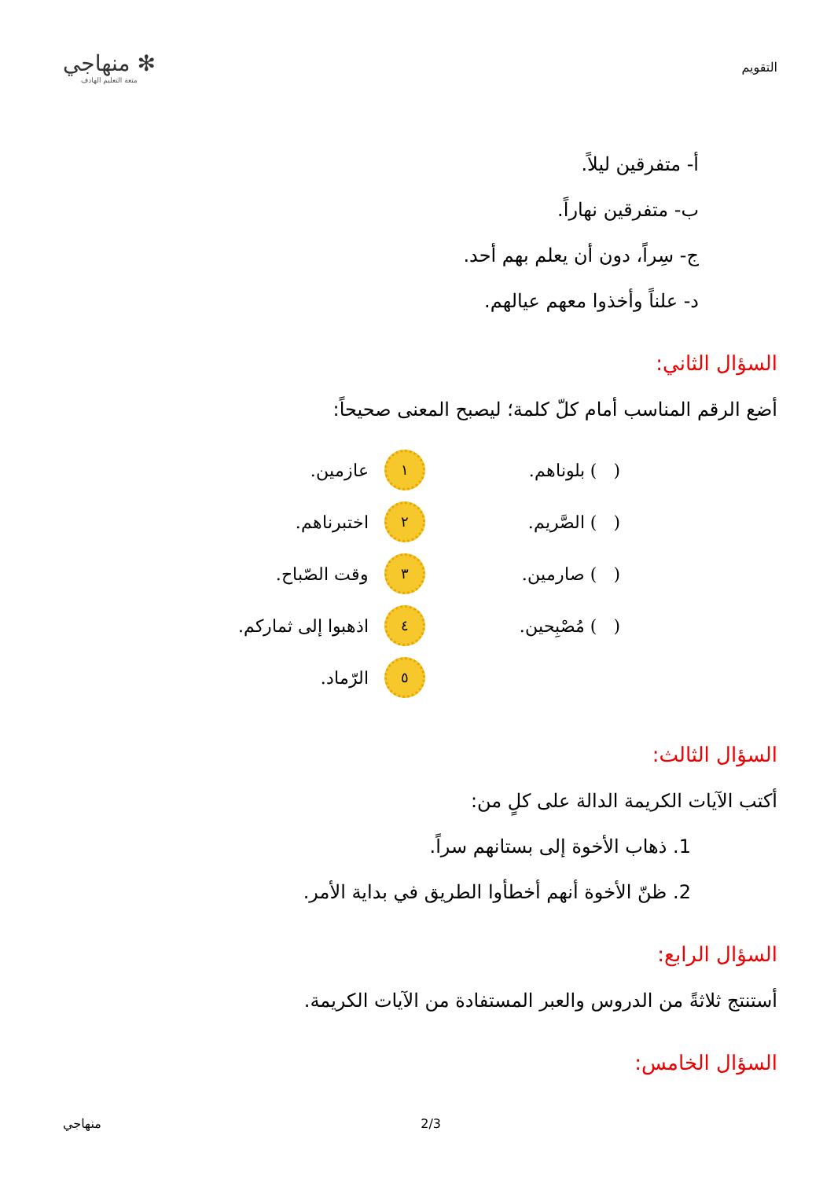التقويم
✻ منهاجي
متعة التعليم الهادف
أ- متفرقين ليلاً.
ب- متفرقين نهاراً.
ج- سِراً، دون أن يعلم بهم أحد.
د- علناً وأخذوا معهم عيالهم.
السؤال الثاني:
أضع الرقم المناسب أمام كلّ كلمة؛ ليصبح المعنى صحيحاً:
| ( ) بلوناهم. | | ١ | عازمين. |
| ( ) الصَّريم. | | ٢ | اختبرناهم. |
| ( ) صارمين. | | ٣ | وقت الصّباح. |
| ( ) مُصْبِحين. | | ٤ | اذهبوا إلى ثماركم. |
| | | ٥ | الرّماد. |
السؤال الثالث:
أكتب الآيات الكريمة الدالة على كلٍ من:
1. ذهاب الأخوة إلى بستانهم سراً.
2. ظنّ الأخوة أنهم أخطأوا الطريق في بداية الأمر.
السؤال الرابع:
أستنتج ثلاثةً من الدروس والعبر المستفادة من الآيات الكريمة.
السؤال الخامس:
منهاجي 2/3